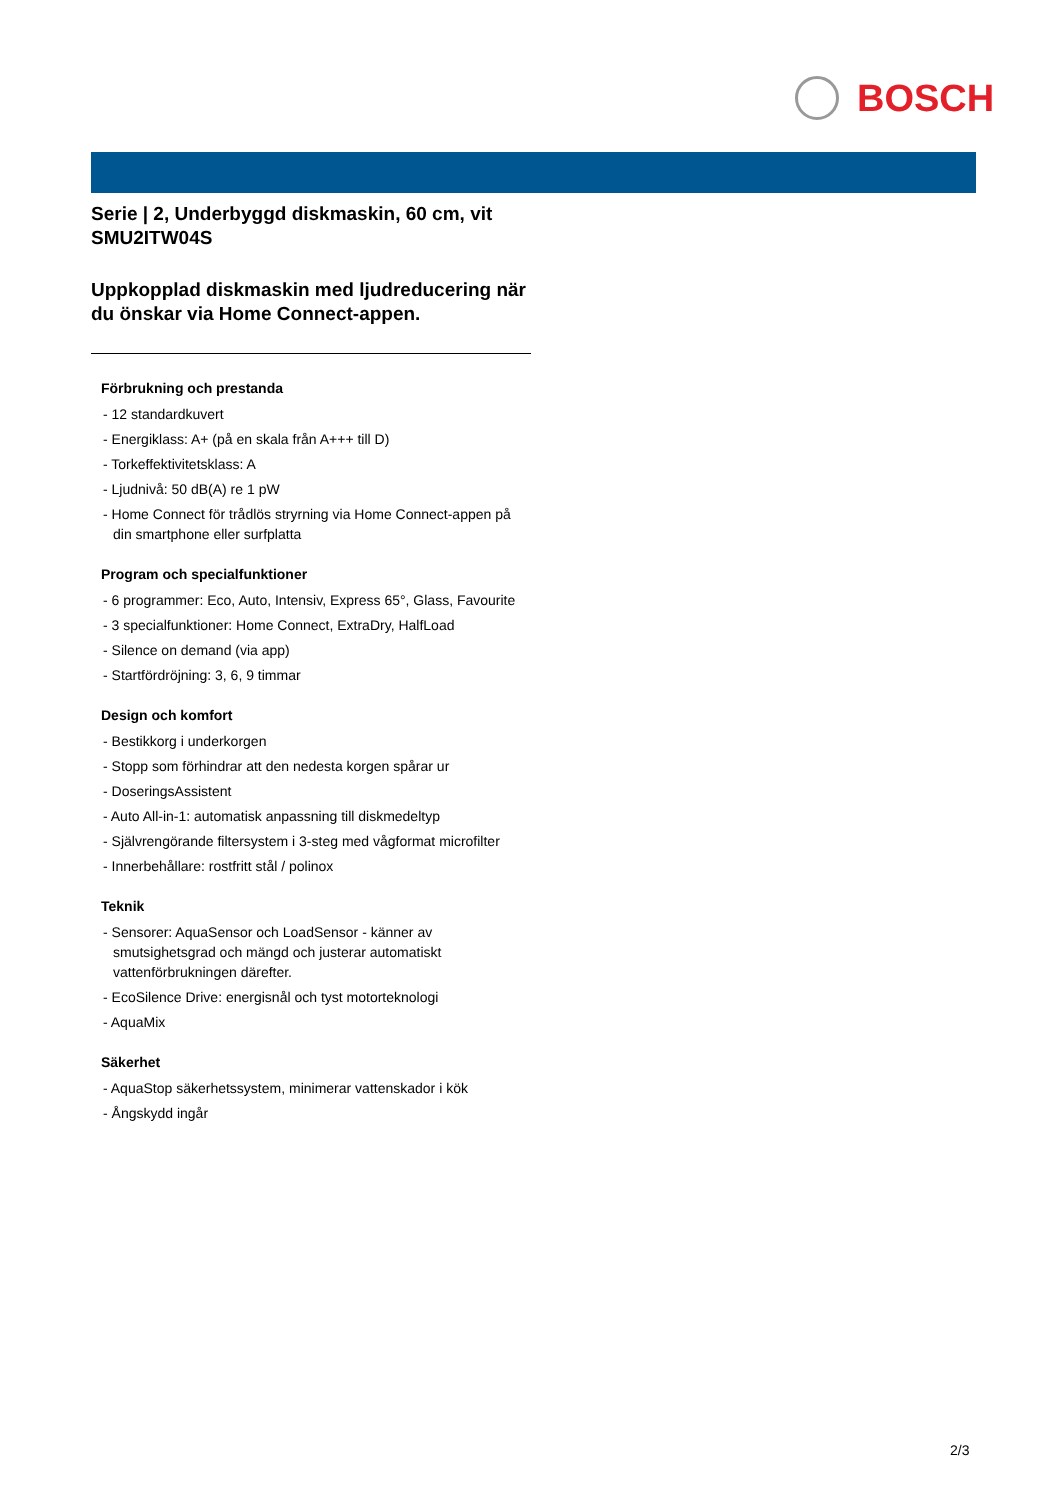BOSCH
Serie | 2, Underbyggd diskmaskin, 60 cm, vit
SMU2ITW04S
Uppkopplad diskmaskin med ljudreducering när du önskar via Home Connect-appen.
Förbrukning och prestanda
- 12 standardkuvert
- Energiklass: A+ (på en skala från A+++ till D)
- Torkeffektivitetsklass: A
- Ljudnivå: 50 dB(A) re 1 pW
- Home Connect för trådlös stryrning via Home Connect-appen på din smartphone eller surfplatta
Program och specialfunktioner
- 6 programmer: Eco, Auto, Intensiv, Express 65°, Glass, Favourite
- 3 specialfunktioner: Home Connect, ExtraDry, HalfLoad
- Silence on demand (via app)
- Startfördröjning: 3, 6, 9 timmar
Design och komfort
- Bestikkorg i underkorgen
- Stopp som förhindrar att den nedesta korgen spårar ur
- DoseringsAssistent
- Auto All-in-1: automatisk anpassning till diskmedeltyp
- Självrengörande filtersystem i 3-steg med vågformat microfilter
- Innerbehållare: rostfritt stål / polinox
Teknik
- Sensorer: AquaSensor och LoadSensor - känner av smutsighetsgrad och mängd och justerar automatiskt vattenförbrukningen därefter.
- EcoSilence Drive: energisnål och tyst motorteknologi
- AquaMix
Säkerhet
- AquaStop säkerhetssystem, minimerar vattenskador i kök
- Ångskydd ingår
2/3